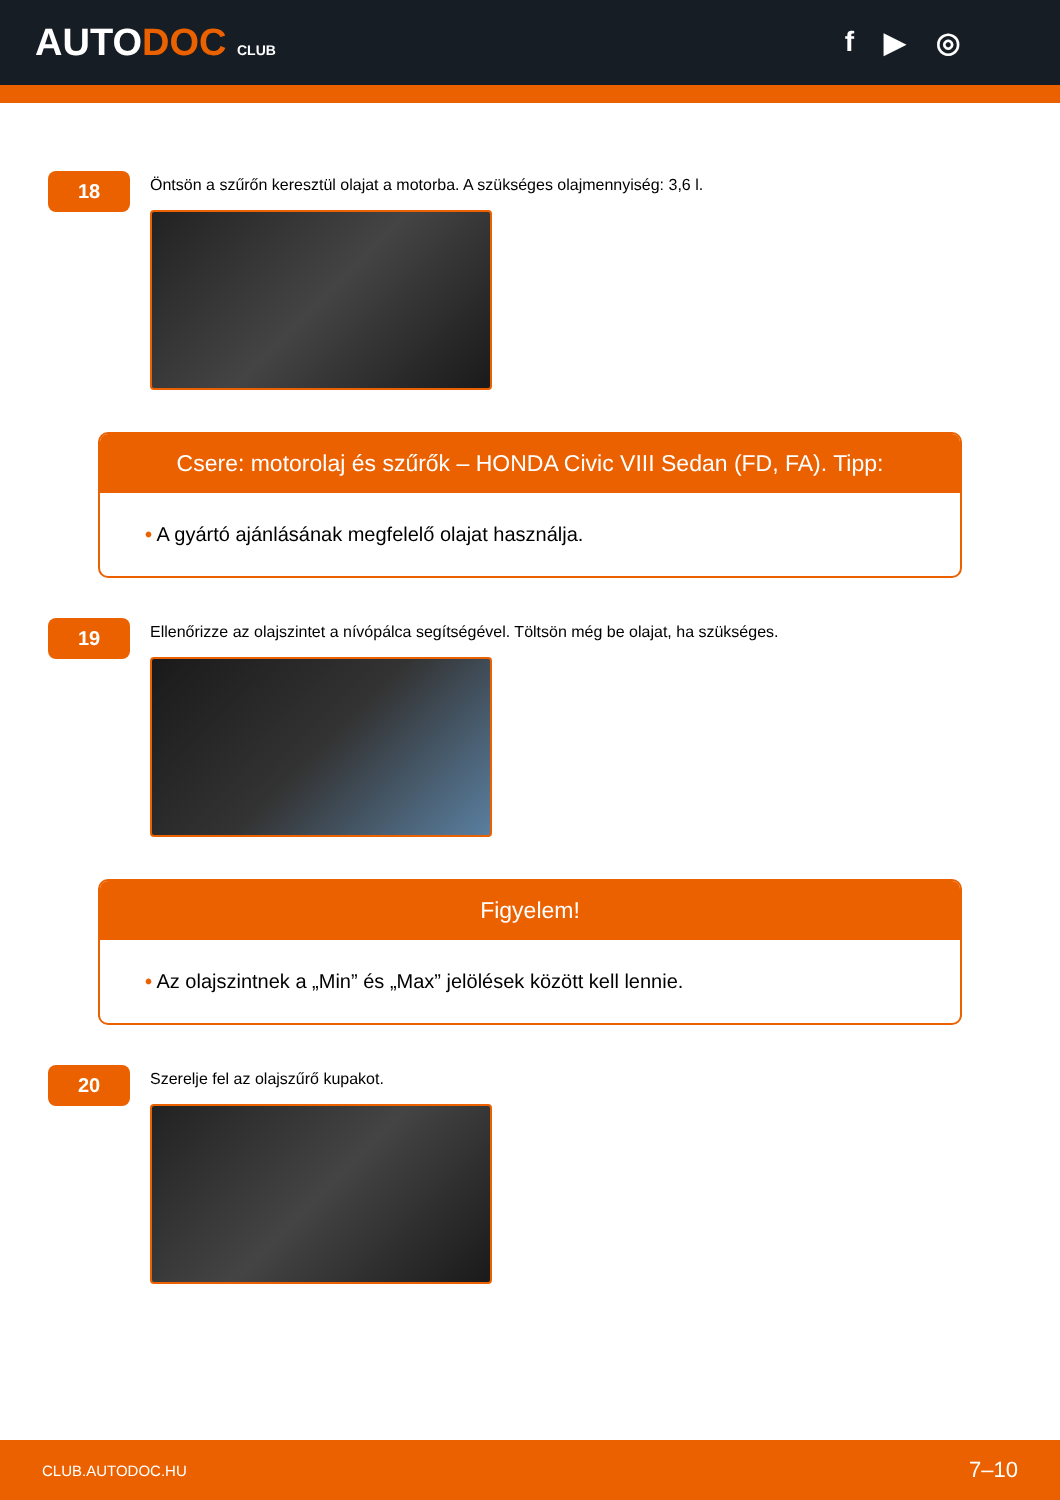AUTODOC CLUB
f ▶ ◎
18
Öntsön a szűrőn keresztül olajat a motorba. A szükséges olajmennyiség: 3,6 l.
Csere: motorolaj és szűrők – HONDA Civic VIII Sedan (FD, FA). Tipp:
• A gyártó ajánlásának megfelelő olajat használja.
19
Ellenőrizze az olajszintet a nívópálca segítségével. Töltsön még be olajat, ha szükséges.
Figyelem!
• Az olajszintnek a „Min” és „Max” jelölések között kell lennie.
20
Szerelje fel az olajszűrő kupakot.
CLUB.AUTODOC.HU 7–10